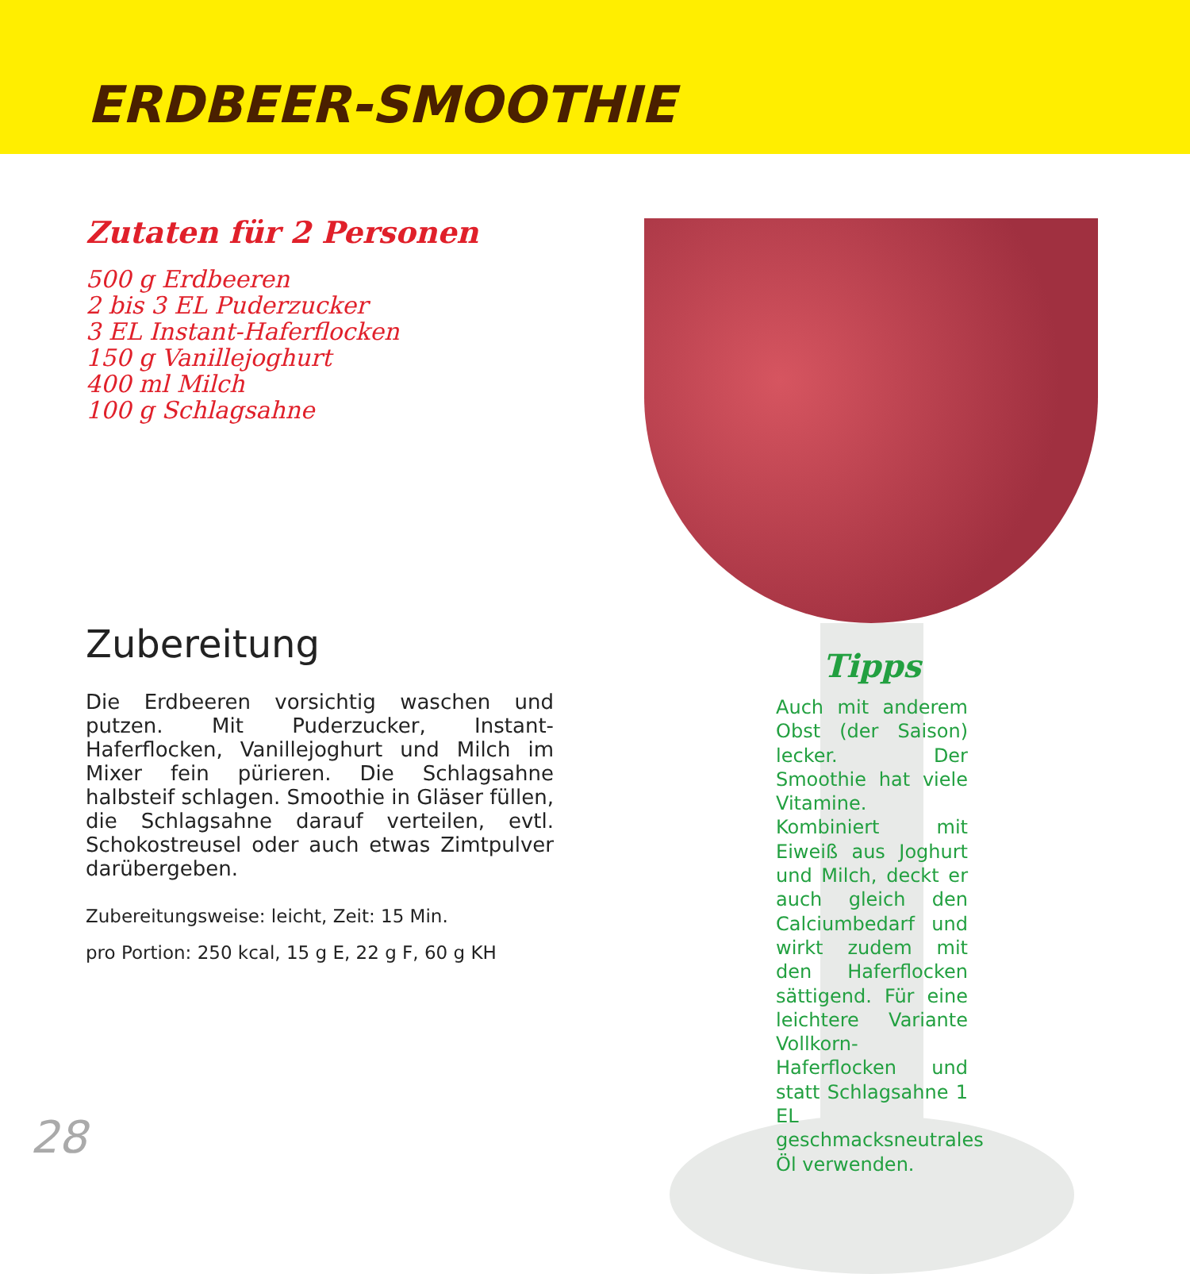ERDBEER-SMOOTHIE
Zutaten für 2 Personen
500 g Erdbeeren
2 bis 3 EL Puderzucker
3 EL Instant-Haferflocken
150 g Vanillejoghurt
400 ml Milch
100 g Schlagsahne
Zubereitung
Die Erdbeeren vorsichtig waschen und putzen. Mit Puderzucker, Instant-Haferflocken, Vanillejoghurt und Milch im Mixer fein pürieren. Die Schlagsahne halbsteif schlagen. Smoothie in Gläser füllen, die Schlagsahne darauf verteilen, evtl. Schokostreusel oder auch etwas Zimtpulver darübergeben.
Zubereitungsweise: leicht, Zeit: 15 Min.
pro Portion: 250 kcal, 15 g E, 22 g F, 60 g KH
Tipps
Auch mit anderem Obst (der Saison) lecker. Der Smoothie hat viele Vitamine. Kombiniert mit Eiweiß aus Joghurt und Milch, deckt er auch gleich den Calciumbedarf und wirkt zudem mit den Haferflocken sättigend. Für eine leichtere Variante Vollkorn-Haferflocken und statt Schlagsahne 1 EL geschmacksneutrales Öl verwenden.
28